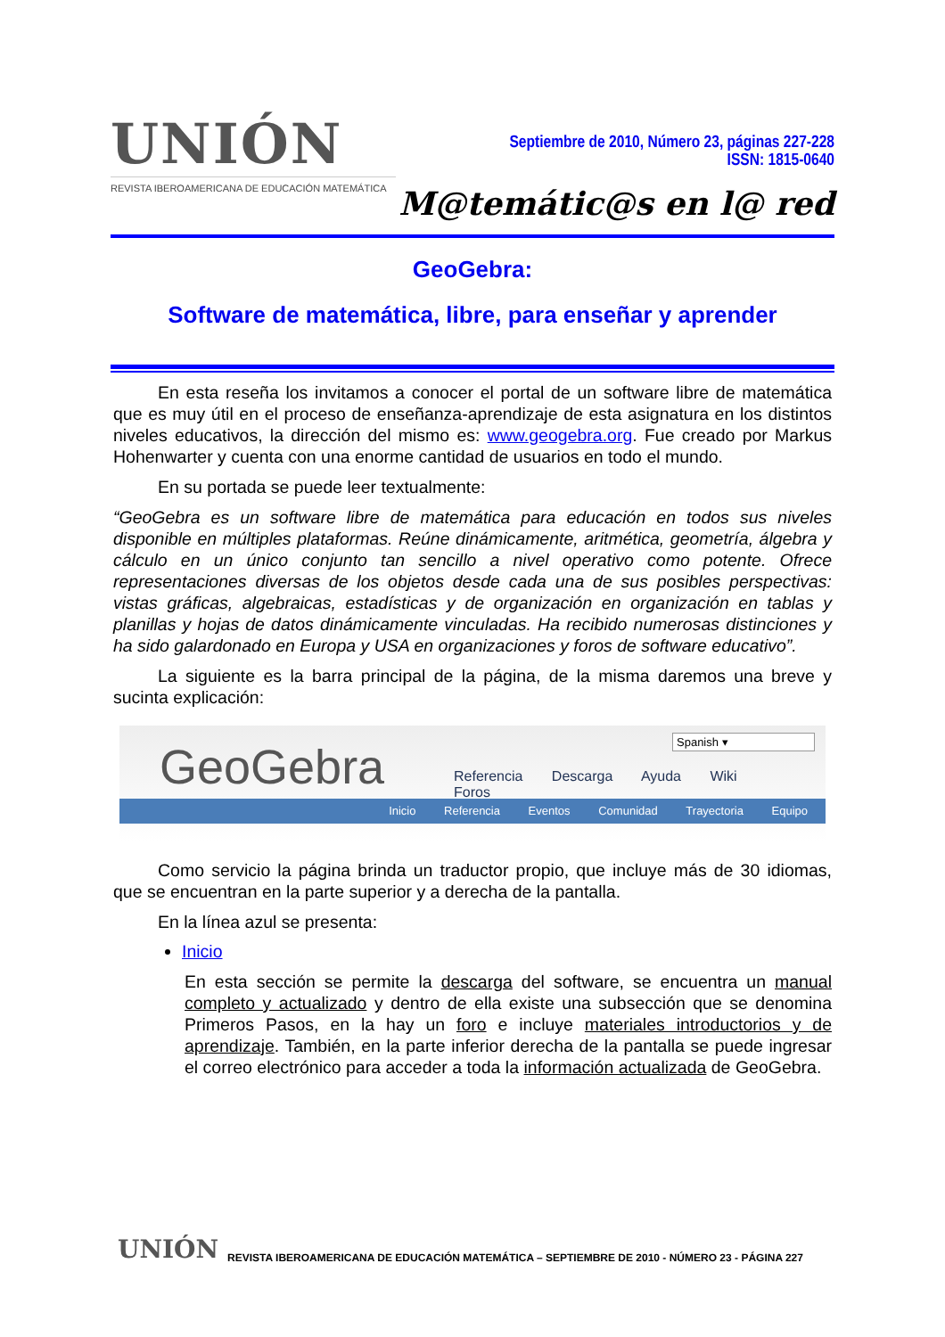UNIÓN
REVISTA IBEROAMERICANA DE EDUCACIÓN MATEMÁTICA
Septiembre de 2010, Número 23, páginas 227-228
ISSN: 1815-0640
M@temátic@s en l@ red
GeoGebra:
Software de matemática, libre, para enseñar y aprender
En esta reseña los invitamos a conocer el portal de un software libre de matemática que es muy útil en el proceso de enseñanza-aprendizaje de esta asignatura en los distintos niveles educativos, la dirección del mismo es: www.geogebra.org. Fue creado por Markus Hohenwarter y cuenta con una enorme cantidad de usuarios en todo el mundo.
En su portada se puede leer textualmente:
“GeoGebra es un software libre de matemática para educación en todos sus niveles disponible en múltiples plataformas. Reúne dinámicamente, aritmética, geometría, álgebra y cálculo en un único conjunto tan sencillo a nivel operativo como potente. Ofrece representaciones diversas de los objetos desde cada una de sus posibles perspectivas: vistas gráficas, algebraicas, estadísticas y de organización en organización en tablas y planillas y hojas de datos dinámicamente vinculadas. Ha recibido numerosas distinciones y ha sido galardonado en Europa y USA en organizaciones y foros de software educativo”.
La siguiente es la barra principal de la página, de la misma daremos una breve y sucinta explicación:
GeoGebra Spanish ▾
Referencia Descarga Ayuda Wiki Foros
Inicio Referencia Eventos Comunidad Trayectoria Equipo
Como servicio la página brinda un traductor propio, que incluye más de 30 idiomas, que se encuentran en la parte superior y a derecha de la pantalla.
En la línea azul se presenta:
Inicio
En esta sección se permite la descarga del software, se encuentra un manual completo y actualizado y dentro de ella existe una subsección que se denomina Primeros Pasos, en la hay un foro e incluye materiales introductorios y de aprendizaje. También, en la parte inferior derecha de la pantalla se puede ingresar el correo electrónico para acceder a toda la información actualizada de GeoGebra.
UNIÓN REVISTA IBEROAMERICANA DE EDUCACIÓN MATEMÁTICA – SEPTIEMBRE DE 2010 - NÚMERO 23 - PÁGINA 227